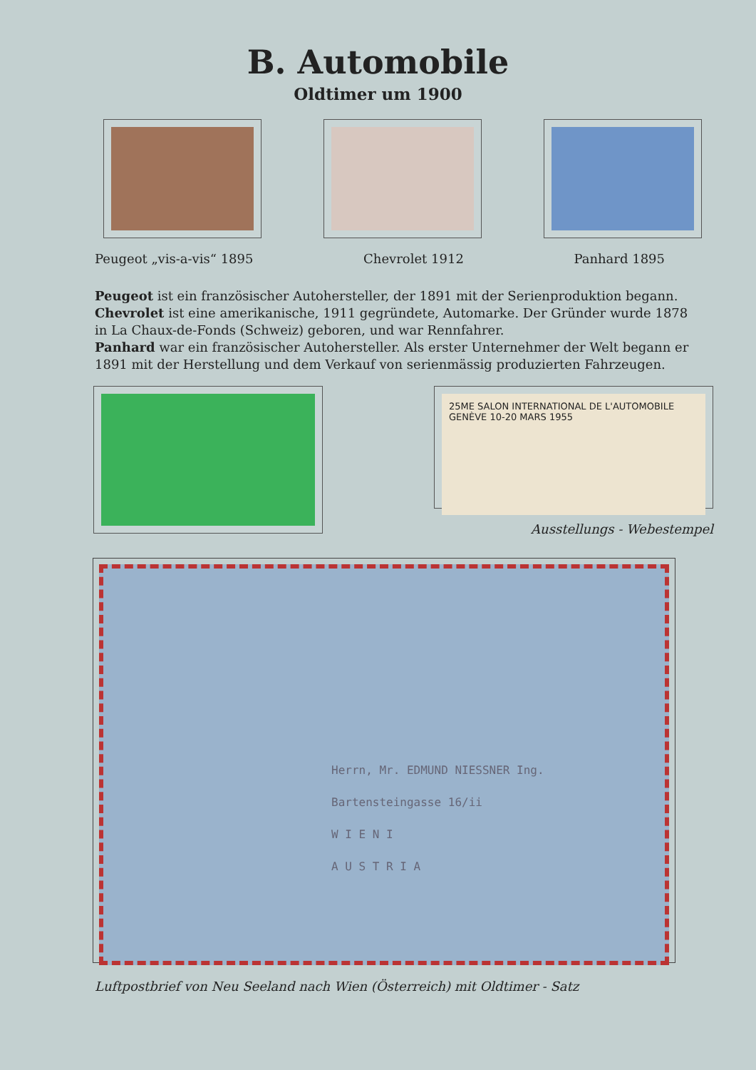B. Automobile
Oldtimer um 1900
Peugeot „vis-a-vis“ 1895 Chevrolet 1912 Panhard 1895
Peugeot ist ein französischer Autohersteller, der 1891 mit der Serienproduktion begann.
Chevrolet ist eine amerikanische, 1911 gegründete, Automarke. Der Gründer wurde 1878 in La Chaux-de-Fonds (Schweiz) geboren, und war Rennfahrer.
Panhard war ein französischer Autohersteller. Als erster Unternehmer der Welt begann er 1891 mit der Herstellung und dem Verkauf von serienmässig produzierten Fahrzeugen.
25ME SALON INTERNATIONAL DE L'AUTOMOBILE GENÈVE 10-20 MARS 1955
Ausstellungs - Webestempel
Herrn, Mr. EDMUND NIESSNER Ing.
Bartensteingasse 16/ii
W I E N I
A U S T R I A
Luftpostbrief von Neu Seeland nach Wien (Österreich) mit Oldtimer - Satz